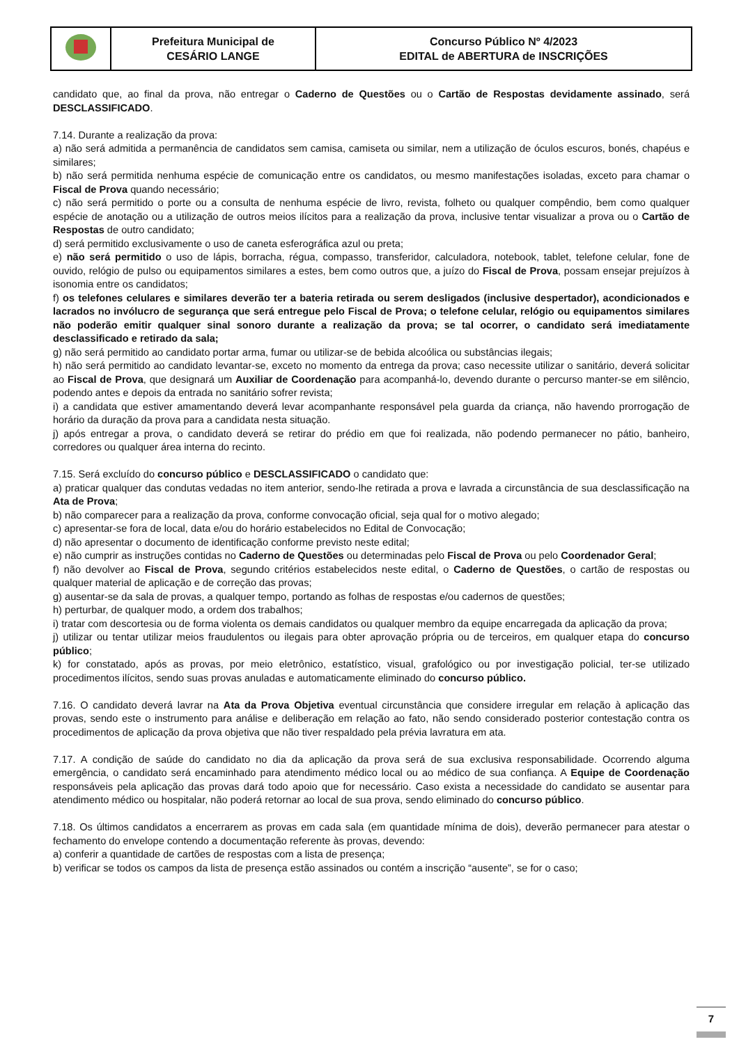| | Prefeitura Municipal de CESÁRIO LANGE | Concurso Público Nº 4/2023 EDITAL de ABERTURA de INSCRIÇÕES |
candidato que, ao final da prova, não entregar o Caderno de Questões ou o Cartão de Respostas devidamente assinado, será DESCLASSIFICADO.
7.14. Durante a realização da prova:
a) não será admitida a permanência de candidatos sem camisa, camiseta ou similar, nem a utilização de óculos escuros, bonés, chapéus e similares;
b) não será permitida nenhuma espécie de comunicação entre os candidatos, ou mesmo manifestações isoladas, exceto para chamar o Fiscal de Prova quando necessário;
c) não será permitido o porte ou a consulta de nenhuma espécie de livro, revista, folheto ou qualquer compêndio, bem como qualquer espécie de anotação ou a utilização de outros meios ilícitos para a realização da prova, inclusive tentar visualizar a prova ou o Cartão de Respostas de outro candidato;
d) será permitido exclusivamente o uso de caneta esferográfica azul ou preta;
e) não será permitido o uso de lápis, borracha, régua, compasso, transferidor, calculadora, notebook, tablet, telefone celular, fone de ouvido, relógio de pulso ou equipamentos similares a estes, bem como outros que, a juízo do Fiscal de Prova, possam ensejar prejuízos à isonomia entre os candidatos;
f) os telefones celulares e similares deverão ter a bateria retirada ou serem desligados (inclusive despertador), acondicionados e lacrados no invólucro de segurança que será entregue pelo Fiscal de Prova; o telefone celular, relógio ou equipamentos similares não poderão emitir qualquer sinal sonoro durante a realização da prova; se tal ocorrer, o candidato será imediatamente desclassificado e retirado da sala;
g) não será permitido ao candidato portar arma, fumar ou utilizar-se de bebida alcoólica ou substâncias ilegais;
h) não será permitido ao candidato levantar-se, exceto no momento da entrega da prova; caso necessite utilizar o sanitário, deverá solicitar ao Fiscal de Prova, que designará um Auxiliar de Coordenação para acompanhá-lo, devendo durante o percurso manter-se em silêncio, podendo antes e depois da entrada no sanitário sofrer revista;
i) a candidata que estiver amamentando deverá levar acompanhante responsável pela guarda da criança, não havendo prorrogação de horário da duração da prova para a candidata nesta situação.
j) após entregar a prova, o candidato deverá se retirar do prédio em que foi realizada, não podendo permanecer no pátio, banheiro, corredores ou qualquer área interna do recinto.
7.15. Será excluído do concurso público e DESCLASSIFICADO o candidato que:
a) praticar qualquer das condutas vedadas no item anterior, sendo-lhe retirada a prova e lavrada a circunstância de sua desclassificação na Ata de Prova;
b) não comparecer para a realização da prova, conforme convocação oficial, seja qual for o motivo alegado;
c) apresentar-se fora de local, data e/ou do horário estabelecidos no Edital de Convocação;
d) não apresentar o documento de identificação conforme previsto neste edital;
e) não cumprir as instruções contidas no Caderno de Questões ou determinadas pelo Fiscal de Prova ou pelo Coordenador Geral;
f) não devolver ao Fiscal de Prova, segundo critérios estabelecidos neste edital, o Caderno de Questões, o cartão de respostas ou qualquer material de aplicação e de correção das provas;
g) ausentar-se da sala de provas, a qualquer tempo, portando as folhas de respostas e/ou cadernos de questões;
h) perturbar, de qualquer modo, a ordem dos trabalhos;
i) tratar com descortesia ou de forma violenta os demais candidatos ou qualquer membro da equipe encarregada da aplicação da prova;
j) utilizar ou tentar utilizar meios fraudulentos ou ilegais para obter aprovação própria ou de terceiros, em qualquer etapa do concurso público;
k) for constatado, após as provas, por meio eletrônico, estatístico, visual, grafológico ou por investigação policial, ter-se utilizado procedimentos ilícitos, sendo suas provas anuladas e automaticamente eliminado do concurso público.
7.16. O candidato deverá lavrar na Ata da Prova Objetiva eventual circunstância que considere irregular em relação à aplicação das provas, sendo este o instrumento para análise e deliberação em relação ao fato, não sendo considerado posterior contestação contra os procedimentos de aplicação da prova objetiva que não tiver respaldado pela prévia lavratura em ata.
7.17. A condição de saúde do candidato no dia da aplicação da prova será de sua exclusiva responsabilidade. Ocorrendo alguma emergência, o candidato será encaminhado para atendimento médico local ou ao médico de sua confiança. A Equipe de Coordenação responsáveis pela aplicação das provas dará todo apoio que for necessário. Caso exista a necessidade do candidato se ausentar para atendimento médico ou hospitalar, não poderá retornar ao local de sua prova, sendo eliminado do concurso público.
7.18. Os últimos candidatos a encerrarem as provas em cada sala (em quantidade mínima de dois), deverão permanecer para atestar o fechamento do envelope contendo a documentação referente às provas, devendo:
a) conferir a quantidade de cartões de respostas com a lista de presença;
b) verificar se todos os campos da lista de presença estão assinados ou contém a inscrição “ausente”, se for o caso;
7